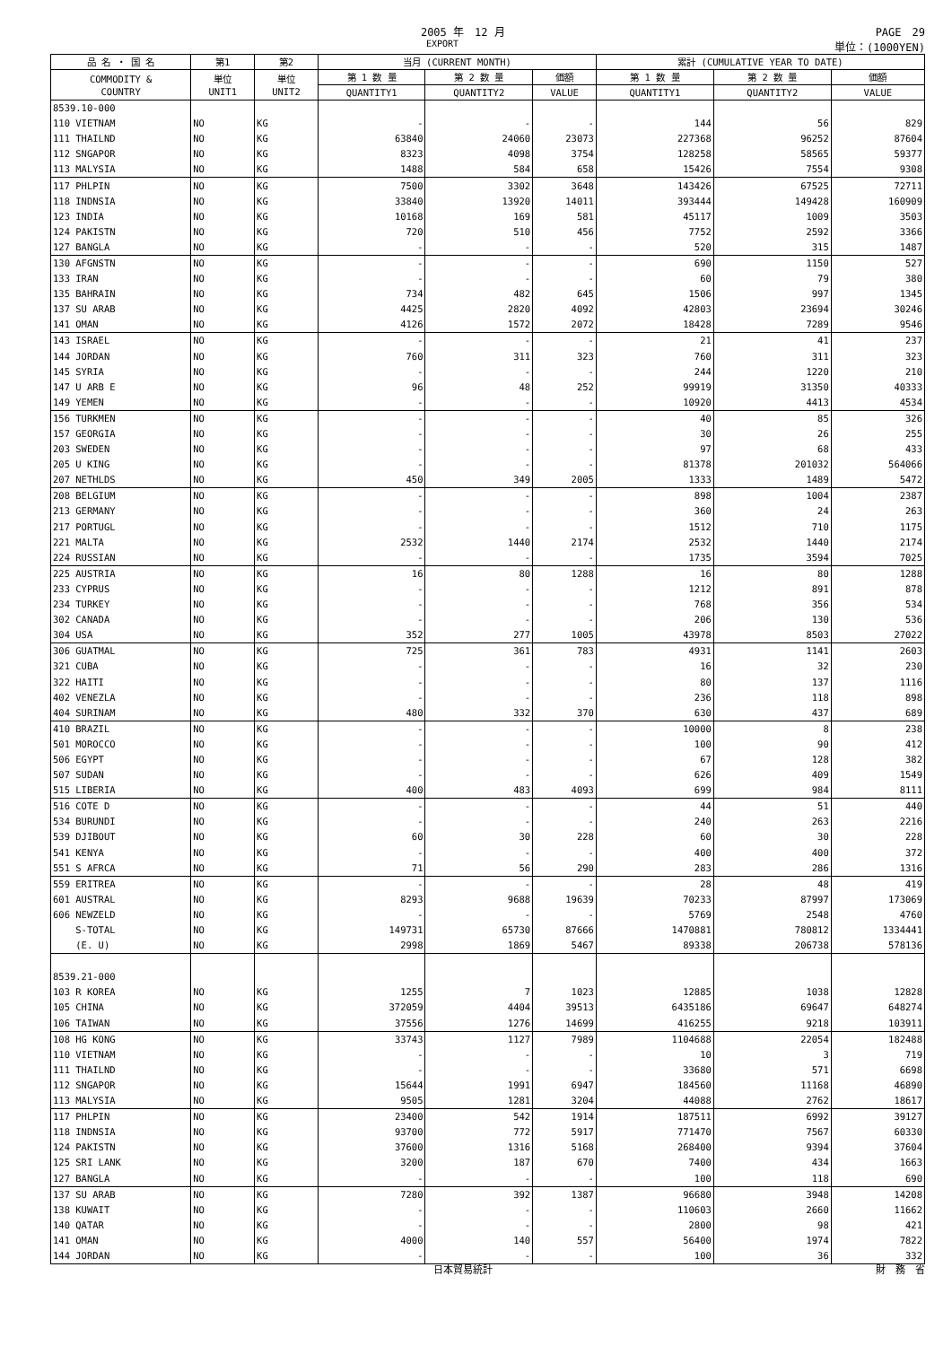2005 年　12 月 PAGE　29
EXPORT 単位：(1000YEN)
| 品 名 ・ 国 名 | 第1 | 第2 | 当月 (CURRENT MONTH) | | | 累計 (CUMULATIVE YEAR TO DATE) | | |
| --- | --- | --- | --- | --- | --- | --- | --- | --- |
| COMMODITY & COUNTRY | 単位 UNIT1 | 単位 UNIT2 | 第 1 数 量 | 第 2 数 量 | 価額 | 第 1 数 量 | 第 2 数 量 | 価額 |
| | | | QUANTITY1 | QUANTITY2 | VALUE | QUANTITY1 | QUANTITY2 | VALUE |
| 8539.10-000 | | | | | | | | |
| 110 VIETNAM | NO | KG | - | - | - | 144 | 56 | 829 |
| 111 THAILND | NO | KG | 63840 | 24060 | 23073 | 227368 | 96252 | 87604 |
| 112 SNGAPOR | NO | KG | 8323 | 4098 | 3754 | 128258 | 58565 | 59377 |
| 113 MALYSIA | NO | KG | 1488 | 584 | 658 | 15426 | 7554 | 9308 |
| 117 PHLPIN | NO | KG | 7500 | 3302 | 3648 | 143426 | 67525 | 72711 |
| 118 INDNSIA | NO | KG | 33840 | 13920 | 14011 | 393444 | 149428 | 160909 |
| 123 INDIA | NO | KG | 10168 | 169 | 581 | 45117 | 1009 | 3503 |
| 124 PAKISTN | NO | KG | 720 | 510 | 456 | 7752 | 2592 | 3366 |
| 127 BANGLA | NO | KG | - | - | - | 520 | 315 | 1487 |
| 130 AFGNSTN | NO | KG | - | - | - | 690 | 1150 | 527 |
| 133 IRAN | NO | KG | - | - | - | 60 | 79 | 380 |
| 135 BAHRAIN | NO | KG | 734 | 482 | 645 | 1506 | 997 | 1345 |
| 137 SU ARAB | NO | KG | 4425 | 2820 | 4092 | 42803 | 23694 | 30246 |
| 141 OMAN | NO | KG | 4126 | 1572 | 2072 | 18428 | 7289 | 9546 |
| 143 ISRAEL | NO | KG | - | - | - | 21 | 41 | 237 |
| 144 JORDAN | NO | KG | 760 | 311 | 323 | 760 | 311 | 323 |
| 145 SYRIA | NO | KG | - | - | - | 244 | 1220 | 210 |
| 147 U ARB E | NO | KG | 96 | 48 | 252 | 99919 | 31350 | 40333 |
| 149 YEMEN | NO | KG | - | - | - | 10920 | 4413 | 4534 |
| 156 TURKMEN | NO | KG | - | - | - | 40 | 85 | 326 |
| 157 GEORGIA | NO | KG | - | - | - | 30 | 26 | 255 |
| 203 SWEDEN | NO | KG | - | - | - | 97 | 68 | 433 |
| 205 U KING | NO | KG | - | - | - | 81378 | 201032 | 564066 |
| 207 NETHLDS | NO | KG | 450 | 349 | 2005 | 1333 | 1489 | 5472 |
| 208 BELGIUM | NO | KG | - | - | - | 898 | 1004 | 2387 |
| 213 GERMANY | NO | KG | - | - | - | 360 | 24 | 263 |
| 217 PORTUGL | NO | KG | - | - | - | 1512 | 710 | 1175 |
| 221 MALTA | NO | KG | 2532 | 1440 | 2174 | 2532 | 1440 | 2174 |
| 224 RUSSIAN | NO | KG | - | - | - | 1735 | 3594 | 7025 |
| 225 AUSTRIA | NO | KG | 16 | 80 | 1288 | 16 | 80 | 1288 |
| 233 CYPRUS | NO | KG | - | - | - | 1212 | 891 | 878 |
| 234 TURKEY | NO | KG | - | - | - | 768 | 356 | 534 |
| 302 CANADA | NO | KG | - | - | - | 206 | 130 | 536 |
| 304 USA | NO | KG | 352 | 277 | 1005 | 43978 | 8503 | 27022 |
| 306 GUATMAL | NO | KG | 725 | 361 | 783 | 4931 | 1141 | 2603 |
| 321 CUBA | NO | KG | - | - | - | 16 | 32 | 230 |
| 322 HAITI | NO | KG | - | - | - | 80 | 137 | 1116 |
| 402 VENEZLA | NO | KG | - | - | - | 236 | 118 | 898 |
| 404 SURINAM | NO | KG | 480 | 332 | 370 | 630 | 437 | 689 |
| 410 BRAZIL | NO | KG | - | - | - | 10000 | 8 | 238 |
| 501 MOROCCO | NO | KG | - | - | - | 100 | 90 | 412 |
| 506 EGYPT | NO | KG | - | - | - | 67 | 128 | 382 |
| 507 SUDAN | NO | KG | - | - | - | 626 | 409 | 1549 |
| 515 LIBERIA | NO | KG | 400 | 483 | 4093 | 699 | 984 | 8111 |
| 516 COTE D | NO | KG | - | - | - | 44 | 51 | 440 |
| 534 BURUNDI | NO | KG | - | - | - | 240 | 263 | 2216 |
| 539 DJIBOUT | NO | KG | 60 | 30 | 228 | 60 | 30 | 228 |
| 541 KENYA | NO | KG | - | - | - | 400 | 400 | 372 |
| 551 S AFRCA | NO | KG | 71 | 56 | 290 | 283 | 286 | 1316 |
| 559 ERITREA | NO | KG | - | - | - | 28 | 48 | 419 |
| 601 AUSTRAL | NO | KG | 8293 | 9688 | 19639 | 70233 | 87997 | 173069 |
| 606 NEWZELD | NO | KG | - | - | - | 5769 | 2548 | 4760 |
| S-TOTAL | NO | KG | 149731 | 65730 | 87666 | 1470881 | 780812 | 1334441 |
| (E. U) | NO | KG | 2998 | 1869 | 5467 | 89338 | 206738 | 578136 |
| 8539.21-000 | | | | | | | | |
| 103 R KOREA | NO | KG | 1255 | 7 | 1023 | 12885 | 1038 | 12828 |
| 105 CHINA | NO | KG | 372059 | 4404 | 39513 | 6435186 | 69647 | 648274 |
| 106 TAIWAN | NO | KG | 37556 | 1276 | 14699 | 416255 | 9218 | 103911 |
| 108 HG KONG | NO | KG | 33743 | 1127 | 7989 | 1104688 | 22054 | 182488 |
| 110 VIETNAM | NO | KG | - | - | - | 10 | 3 | 719 |
| 111 THAILND | NO | KG | - | - | - | 33680 | 571 | 6698 |
| 112 SNGAPOR | NO | KG | 15644 | 1991 | 6947 | 184560 | 11168 | 46890 |
| 113 MALYSIA | NO | KG | 9505 | 1281 | 3204 | 44088 | 2762 | 18617 |
| 117 PHLPIN | NO | KG | 23400 | 542 | 1914 | 187511 | 6992 | 39127 |
| 118 INDNSIA | NO | KG | 93700 | 772 | 5917 | 771470 | 7567 | 60330 |
| 124 PAKISTN | NO | KG | 37600 | 1316 | 5168 | 268400 | 9394 | 37604 |
| 125 SRI LANK | NO | KG | 3200 | 187 | 670 | 7400 | 434 | 1663 |
| 127 BANGLA | NO | KG | - | - | - | 100 | 118 | 690 |
| 137 SU ARAB | NO | KG | 7280 | 392 | 1387 | 96680 | 3948 | 14208 |
| 138 KUWAIT | NO | KG | - | - | - | 110603 | 2660 | 11662 |
| 140 QATAR | NO | KG | - | - | - | 2800 | 98 | 421 |
| 141 OMAN | NO | KG | 4000 | 140 | 557 | 56400 | 1974 | 7822 |
| 144 JORDAN | NO | KG | - | - | - | 100 | 36 | 332 |
日本貿易統計 財　務　省